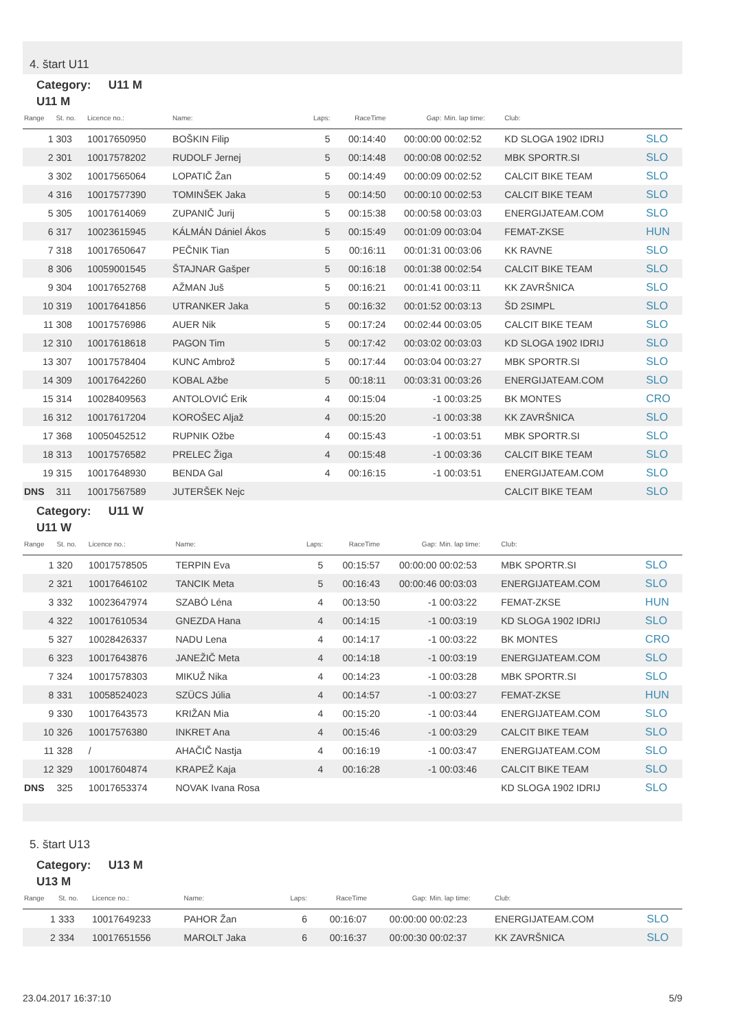4. štart U11
Category: U11 M
U11 M
| Range | St. no. | Licence no.: | Name: | Laps: | RaceTime | Gap: | Min. lap time: | Club: | |
| --- | --- | --- | --- | --- | --- | --- | --- | --- | --- |
| 1 | 303 | 10017650950 | BOŠKIN Filip | 5 | 00:14:40 | 00:00:00 | 00:02:52 | KD SLOGA 1902 IDRIJ | SLO |
| 2 | 301 | 10017578202 | RUDOLF Jernej | 5 | 00:14:48 | 00:00:08 | 00:02:52 | MBK SPORTR.SI | SLO |
| 3 | 302 | 10017565064 | LOPATIČ Žan | 5 | 00:14:49 | 00:00:09 | 00:02:52 | CALCIT BIKE TEAM | SLO |
| 4 | 316 | 10017577390 | TOMINŠEK Jaka | 5 | 00:14:50 | 00:00:10 | 00:02:53 | CALCIT BIKE TEAM | SLO |
| 5 | 305 | 10017614069 | ZUPANIČ Jurij | 5 | 00:15:38 | 00:00:58 | 00:03:03 | ENERGIJATEAM.COM | SLO |
| 6 | 317 | 10023615945 | KÁLMÁN Dániel Ákos | 5 | 00:15:49 | 00:01:09 | 00:03:04 | FEMAT-ZKSE | HUN |
| 7 | 318 | 10017650647 | PEČNIK Tian | 5 | 00:16:11 | 00:01:31 | 00:03:06 | KK RAVNE | SLO |
| 8 | 306 | 10059001545 | ŠTAJNAR Gašper | 5 | 00:16:18 | 00:01:38 | 00:02:54 | CALCIT BIKE TEAM | SLO |
| 9 | 304 | 10017652768 | AŽMAN Juš | 5 | 00:16:21 | 00:01:41 | 00:03:11 | KK ZAVRŠNICA | SLO |
| 10 | 319 | 10017641856 | UTRANKER Jaka | 5 | 00:16:32 | 00:01:52 | 00:03:13 | ŠD 2SIMPL | SLO |
| 11 | 308 | 10017576986 | AUER Nik | 5 | 00:17:24 | 00:02:44 | 00:03:05 | CALCIT BIKE TEAM | SLO |
| 12 | 310 | 10017618618 | PAGON Tim | 5 | 00:17:42 | 00:03:02 | 00:03:03 | KD SLOGA 1902 IDRIJ | SLO |
| 13 | 307 | 10017578404 | KUNC Ambrož | 5 | 00:17:44 | 00:03:04 | 00:03:27 | MBK SPORTR.SI | SLO |
| 14 | 309 | 10017642260 | KOBAL Ažbe | 5 | 00:18:11 | 00:03:31 | 00:03:26 | ENERGIJATEAM.COM | SLO |
| 15 | 314 | 10028409563 | ANTOLOVIĆ Erik | 4 | 00:15:04 | -1 | 00:03:25 | BK MONTES | CRO |
| 16 | 312 | 10017617204 | KOROŠEC Aljaž | 4 | 00:15:20 | -1 | 00:03:38 | KK ZAVRŠNICA | SLO |
| 17 | 368 | 10050452512 | RUPNIK Ožbe | 4 | 00:15:43 | -1 | 00:03:51 | MBK SPORTR.SI | SLO |
| 18 | 313 | 10017576582 | PRELEC Žiga | 4 | 00:15:48 | -1 | 00:03:36 | CALCIT BIKE TEAM | SLO |
| 19 | 315 | 10017648930 | BENDA Gal | 4 | 00:16:15 | -1 | 00:03:51 | ENERGIJATEAM.COM | SLO |
| DNS | 311 | 10017567589 | JUTERŠEK Nejc | | | | | CALCIT BIKE TEAM | SLO |
Category: U11 W
U11 W
| Range | St. no. | Licence no.: | Name: | Laps: | RaceTime | Gap: | Min. lap time: | Club: | |
| --- | --- | --- | --- | --- | --- | --- | --- | --- | --- |
| 1 | 320 | 10017578505 | TERPIN Eva | 5 | 00:15:57 | 00:00:00 | 00:02:53 | MBK SPORTR.SI | SLO |
| 2 | 321 | 10017646102 | TANCIK Meta | 5 | 00:16:43 | 00:00:46 | 00:03:03 | ENERGIJATEAM.COM | SLO |
| 3 | 332 | 10023647974 | SZABÓ Léna | 4 | 00:13:50 | -1 | 00:03:22 | FEMAT-ZKSE | HUN |
| 4 | 322 | 10017610534 | GNEZDA Hana | 4 | 00:14:15 | -1 | 00:03:19 | KD SLOGA 1902 IDRIJ | SLO |
| 5 | 327 | 10028426337 | NADU Lena | 4 | 00:14:17 | -1 | 00:03:22 | BK MONTES | CRO |
| 6 | 323 | 10017643876 | JANEŽIČ Meta | 4 | 00:14:18 | -1 | 00:03:19 | ENERGIJATEAM.COM | SLO |
| 7 | 324 | 10017578303 | MIKUŽ Nika | 4 | 00:14:23 | -1 | 00:03:28 | MBK SPORTR.SI | SLO |
| 8 | 331 | 10058524023 | SZÜCS Júlia | 4 | 00:14:57 | -1 | 00:03:27 | FEMAT-ZKSE | HUN |
| 9 | 330 | 10017643573 | KRIŽAN Mia | 4 | 00:15:20 | -1 | 00:03:44 | ENERGIJATEAM.COM | SLO |
| 10 | 326 | 10017576380 | INKRET Ana | 4 | 00:15:46 | -1 | 00:03:29 | CALCIT BIKE TEAM | SLO |
| 11 | 328 | / | AHAČIČ Nastja | 4 | 00:16:19 | -1 | 00:03:47 | ENERGIJATEAM.COM | SLO |
| 12 | 329 | 10017604874 | KRAPEŽ Kaja | 4 | 00:16:28 | -1 | 00:03:46 | CALCIT BIKE TEAM | SLO |
| DNS | 325 | 10017653374 | NOVAK Ivana Rosa | | | | | KD SLOGA 1902 IDRIJ | SLO |
5. štart U13
Category: U13 M
U13 M
| Range | St. no. | Licence no.: | Name: | Laps: | RaceTime | Gap: | Min. lap time: | Club: | |
| --- | --- | --- | --- | --- | --- | --- | --- | --- | --- |
| 1 | 333 | 10017649233 | PAHOR Žan | 6 | 00:16:07 | 00:00:00 | 00:02:23 | ENERGIJATEAM.COM | SLO |
| 2 | 334 | 10017651556 | MAROLT Jaka | 6 | 00:16:37 | 00:00:30 | 00:02:37 | KK ZAVRŠNICA | SLO |
23.04.2017 16:37:10 5/9